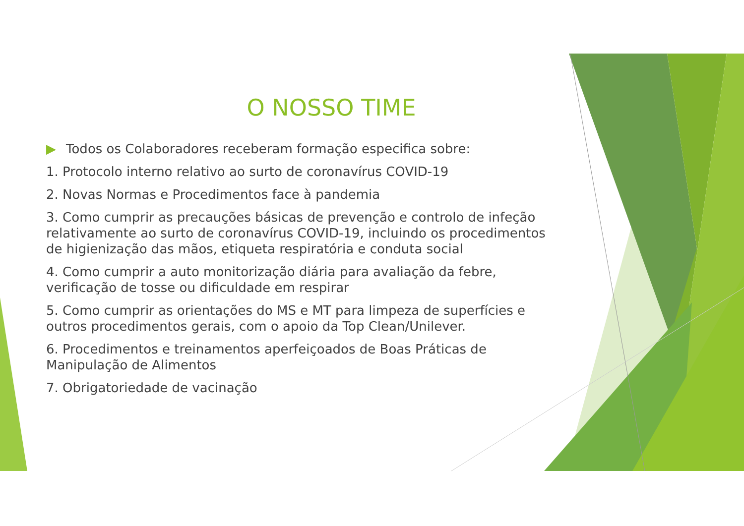O NOSSO TIME
▶ Todos os Colaboradores receberam formação especifica sobre:
1. Protocolo interno relativo ao surto de coronavírus COVID-19
2. Novas Normas e Procedimentos face à pandemia
3. Como cumprir as precauções básicas de prevenção e controlo de infeção relativamente ao surto de coronavírus COVID-19, incluindo os procedimentos de higienização das mãos, etiqueta respiratória e conduta social
4. Como cumprir a auto monitorização diária para avaliação da febre, verificação de tosse ou dificuldade em respirar
5. Como cumprir as orientações do MS e MT para limpeza de superfícies e outros procedimentos gerais, com o apoio da Top Clean/Unilever.
6. Procedimentos e treinamentos aperfeiçoados de Boas Práticas de Manipulação de Alimentos
7. Obrigatoriedade de vacinação